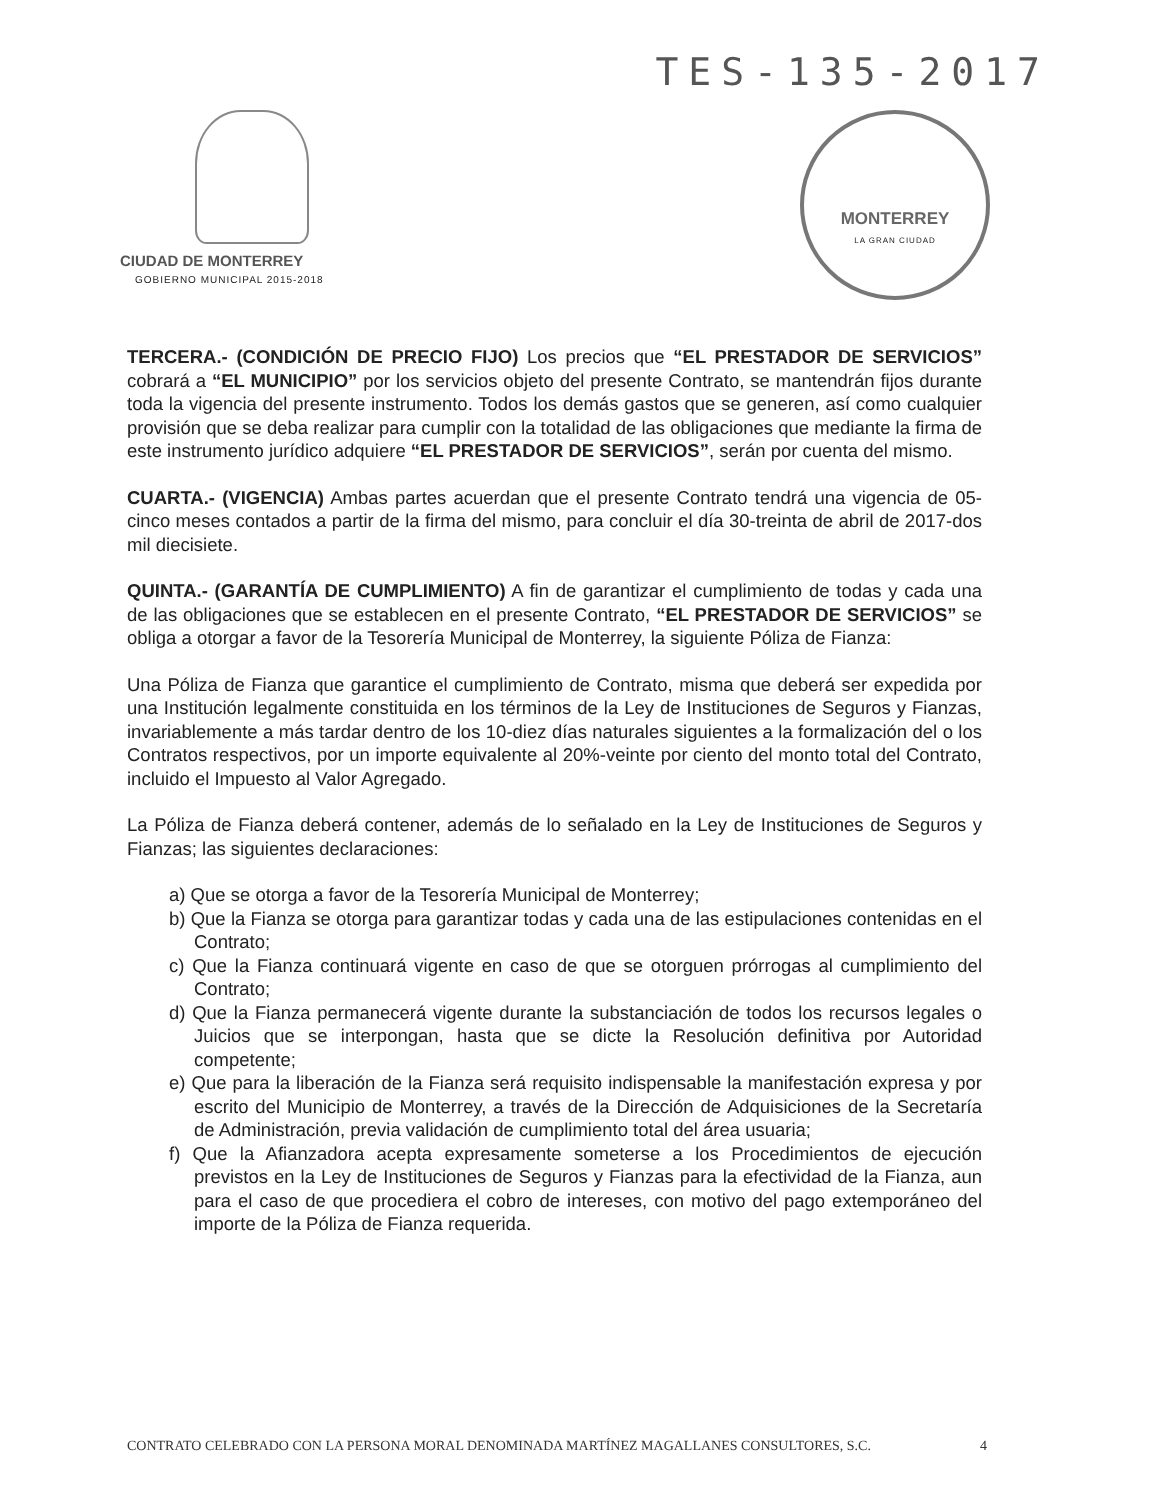TES-135-2017
CIUDAD DE MONTERREY
GOBIERNO MUNICIPAL 2015-2018
MONTERREY
LA GRAN CIUDAD
TERCERA.- (CONDICIÓN DE PRECIO FIJO) Los precios que “EL PRESTADOR DE SERVICIOS” cobrará a “EL MUNICIPIO” por los servicios objeto del presente Contrato, se mantendrán fijos durante toda la vigencia del presente instrumento. Todos los demás gastos que se generen, así como cualquier provisión que se deba realizar para cumplir con la totalidad de las obligaciones que mediante la firma de este instrumento jurídico adquiere “EL PRESTADOR DE SERVICIOS”, serán por cuenta del mismo.
CUARTA.- (VIGENCIA) Ambas partes acuerdan que el presente Contrato tendrá una vigencia de 05-cinco meses contados a partir de la firma del mismo, para concluir el día 30-treinta de abril de 2017-dos mil diecisiete.
QUINTA.- (GARANTÍA DE CUMPLIMIENTO) A fin de garantizar el cumplimiento de todas y cada una de las obligaciones que se establecen en el presente Contrato, “EL PRESTADOR DE SERVICIOS” se obliga a otorgar a favor de la Tesorería Municipal de Monterrey, la siguiente Póliza de Fianza:
Una Póliza de Fianza que garantice el cumplimiento de Contrato, misma que deberá ser expedida por una Institución legalmente constituida en los términos de la Ley de Instituciones de Seguros y Fianzas, invariablemente a más tardar dentro de los 10-diez días naturales siguientes a la formalización del o los Contratos respectivos, por un importe equivalente al 20%-veinte por ciento del monto total del Contrato, incluido el Impuesto al Valor Agregado.
La Póliza de Fianza deberá contener, además de lo señalado en la Ley de Instituciones de Seguros y Fianzas; las siguientes declaraciones:
a) Que se otorga a favor de la Tesorería Municipal de Monterrey;
b) Que la Fianza se otorga para garantizar todas y cada una de las estipulaciones contenidas en el Contrato;
c) Que la Fianza continuará vigente en caso de que se otorguen prórrogas al cumplimiento del Contrato;
d) Que la Fianza permanecerá vigente durante la substanciación de todos los recursos legales o Juicios que se interpongan, hasta que se dicte la Resolución definitiva por Autoridad competente;
e) Que para la liberación de la Fianza será requisito indispensable la manifestación expresa y por escrito del Municipio de Monterrey, a través de la Dirección de Adquisiciones de la Secretaría de Administración, previa validación de cumplimiento total del área usuaria;
f) Que la Afianzadora acepta expresamente someterse a los Procedimientos de ejecución previstos en la Ley de Instituciones de Seguros y Fianzas para la efectividad de la Fianza, aun para el caso de que procediera el cobro de intereses, con motivo del pago extemporáneo del importe de la Póliza de Fianza requerida.
CONTRATO CELEBRADO CON LA PERSONA MORAL DENOMINADA MARTÍNEZ MAGALLANES CONSULTORES, S.C. 4